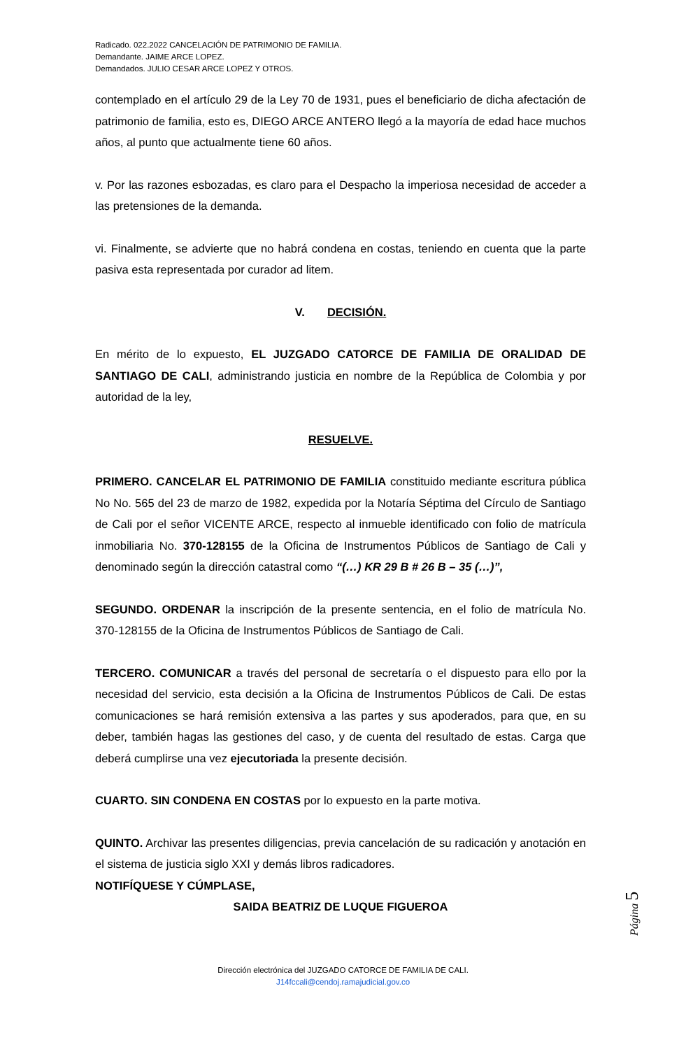Radicado. 022.2022 CANCELACIÓN DE PATRIMONIO DE FAMILIA.
Demandante. JAIME ARCE LOPEZ.
Demandados. JULIO CESAR ARCE LOPEZ Y OTROS.
contemplado en el artículo 29 de la Ley 70 de 1931, pues el beneficiario de dicha afectación de patrimonio de familia, esto es, DIEGO ARCE ANTERO llegó a la mayoría de edad hace muchos años, al punto que actualmente tiene 60 años.
v. Por las razones esbozadas, es claro para el Despacho la imperiosa necesidad de acceder a las pretensiones de la demanda.
vi. Finalmente, se advierte que no habrá condena en costas, teniendo en cuenta que la parte pasiva esta representada por curador ad litem.
V. DECISIÓN.
En mérito de lo expuesto, EL JUZGADO CATORCE DE FAMILIA DE ORALIDAD DE SANTIAGO DE CALI, administrando justicia en nombre de la República de Colombia y por autoridad de la ley,
RESUELVE.
PRIMERO. CANCELAR EL PATRIMONIO DE FAMILIA constituido mediante escritura pública No No. 565 del 23 de marzo de 1982, expedida por la Notaría Séptima del Círculo de Santiago de Cali por el señor VICENTE ARCE, respecto al inmueble identificado con folio de matrícula inmobiliaria No. 370-128155 de la Oficina de Instrumentos Públicos de Santiago de Cali y denominado según la dirección catastral como “(…) KR 29 B # 26 B – 35 (…)”,
SEGUNDO. ORDENAR la inscripción de la presente sentencia, en el folio de matrícula No. 370-128155 de la Oficina de Instrumentos Públicos de Santiago de Cali.
TERCERO. COMUNICAR a través del personal de secretaría o el dispuesto para ello por la necesidad del servicio, esta decisión a la Oficina de Instrumentos Públicos de Cali. De estas comunicaciones se hará remisión extensiva a las partes y sus apoderados, para que, en su deber, también hagas las gestiones del caso, y de cuenta del resultado de estas. Carga que deberá cumplirse una vez ejecutoriada la presente decisión.
CUARTO. SIN CONDENA EN COSTAS por lo expuesto en la parte motiva.
QUINTO. Archivar las presentes diligencias, previa cancelación de su radicación y anotación en el sistema de justicia siglo XXI y demás libros radicadores.
NOTIFÍQUESE Y CÚMPLASE,
SAIDA BEATRIZ DE LUQUE FIGUEROA
Página 5
Dirección electrónica del JUZGADO CATORCE DE FAMILIA DE CALI.
J14fccali@cendoj.ramajudicial.gov.co